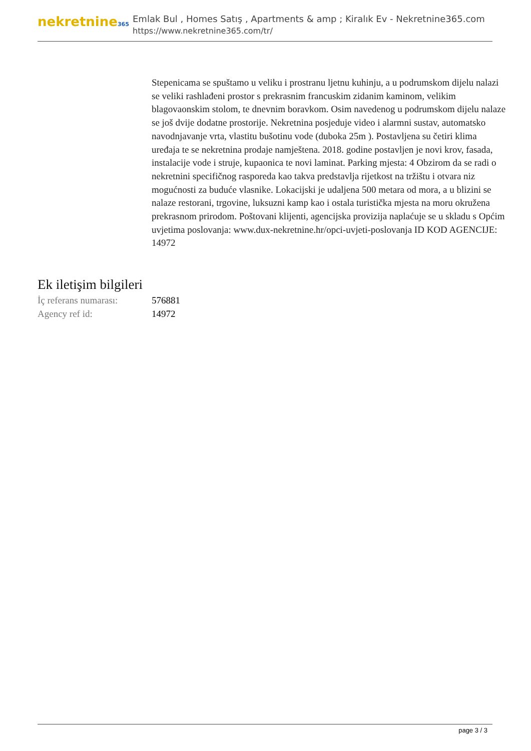nekretnine365
Emlak Bul , Homes Satış , Apartments & amp ; Kiralık Ev - Nekretnine365.com
https://www.nekretnine365.com/tr/
Stepenicama se spuštamo u veliku i prostranu ljetnu kuhinju, a u podrumskom dijelu nalazi se veliki rashlađeni prostor s prekrasnim francuskim zidanim kaminom, velikim blagovaonskim stolom, te dnevnim boravkom. Osim navedenog u podrumskom dijelu nalaze se još dvije dodatne prostorije. Nekretnina posjeduje video i alarmni sustav, automatsko navodnjavanje vrta, vlastitu bušotinu vode (duboka 25m ). Postavljena su četiri klima uređaja te se nekretnina prodaje namještena. 2018. godine postavljen je novi krov, fasada, instalacije vode i struje, kupaonica te novi laminat. Parking mjesta: 4 Obzirom da se radi o nekretnini specifičnog rasporeda kao takva predstavlja rijetkost na tržištu i otvara niz mogućnosti za buduće vlasnike. Lokacijski je udaljena 500 metara od mora, a u blizini se nalaze restorani, trgovine, luksuzni kamp kao i ostala turistička mjesta na moru okružena prekrasnom prirodom. Poštovani klijenti, agencijska provizija naplaćuje se u skladu s Općim uvjetima poslovanja: www.dux-nekretnine.hr/opci-uvjeti-poslovanja ID KOD AGENCIJE: 14972
Ek iletişim bilgileri
| İç referans numarası: | 576881 |
| Agency ref id: | 14972 |
page 3 / 3